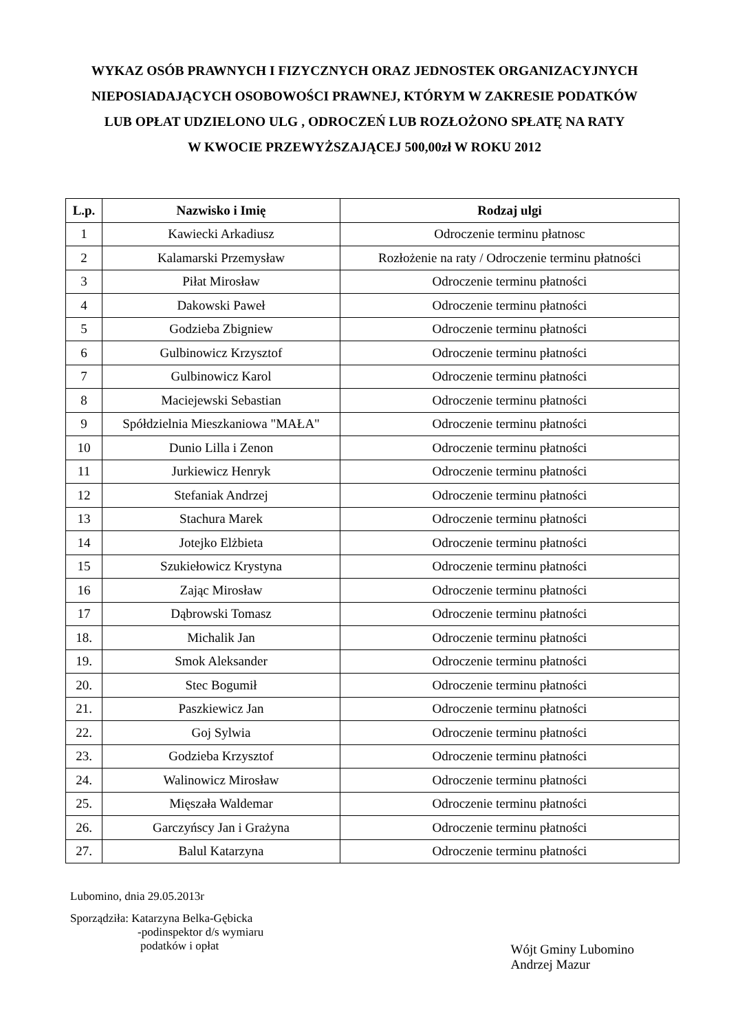WYKAZ OSÓB PRAWNYCH I FIZYCZNYCH ORAZ JEDNOSTEK ORGANIZACYJNYCH
NIEPOSIADAJĄCYCH OSOBOWOŚCI PRAWNEJ, KTÓRYM W ZAKRESIE PODATKÓW
LUB OPŁAT UDZIELONO ULG , ODROCZEŃ LUB ROZŁOŻONO SPŁATĘ NA RATY
W KWOCIE PRZEWYŻSZAJĄCEJ 500,00zł W ROKU 2012
| L.p. | Nazwisko i Imię | Rodzaj ulgi |
| --- | --- | --- |
| 1 | Kawiecki Arkadiusz | Odroczenie terminu płatnosc |
| 2 | Kalamarski Przemysław | Rozłożenie na raty / Odroczenie terminu płatności |
| 3 | Piłat Mirosław | Odroczenie terminu płatności |
| 4 | Dakowski Paweł | Odroczenie terminu płatności |
| 5 | Godzieba Zbigniew | Odroczenie terminu płatności |
| 6 | Gulbinowicz Krzysztof | Odroczenie terminu płatności |
| 7 | Gulbinowicz Karol | Odroczenie terminu płatności |
| 8 | Maciejewski Sebastian | Odroczenie terminu płatności |
| 9 | Spółdzielnia Mieszkaniowa "MAŁA" | Odroczenie terminu płatności |
| 10 | Dunio Lilla i Zenon | Odroczenie terminu płatności |
| 11 | Jurkiewicz Henryk | Odroczenie terminu płatności |
| 12 | Stefaniak Andrzej | Odroczenie terminu płatności |
| 13 | Stachura Marek | Odroczenie terminu płatności |
| 14 | Jotejko Elżbieta | Odroczenie terminu płatności |
| 15 | Szukiełowicz Krystyna | Odroczenie terminu płatności |
| 16 | Zając Mirosław | Odroczenie terminu płatności |
| 17 | Dąbrowski Tomasz | Odroczenie terminu płatności |
| 18. | Michalik Jan | Odroczenie terminu płatności |
| 19. | Smok Aleksander | Odroczenie terminu płatności |
| 20. | Stec Bogumił | Odroczenie terminu płatności |
| 21. | Paszkiewicz Jan | Odroczenie terminu płatności |
| 22. | Goj Sylwia | Odroczenie terminu płatności |
| 23. | Godzieba Krzysztof | Odroczenie terminu płatności |
| 24. | Walinowicz Mirosław | Odroczenie terminu płatności |
| 25. | Mięszała Waldemar | Odroczenie terminu płatności |
| 26. | Garczyńscy Jan i Grażyna | Odroczenie terminu płatności |
| 27. | Balul Katarzyna | Odroczenie terminu płatności |
Lubomino, dnia 29.05.2013r
Sporządziła: Katarzyna Belka-Gębicka
-podinspektor d/s wymiaru
podatków i opłat
Wójt Gminy Lubomino
Andrzej Mazur